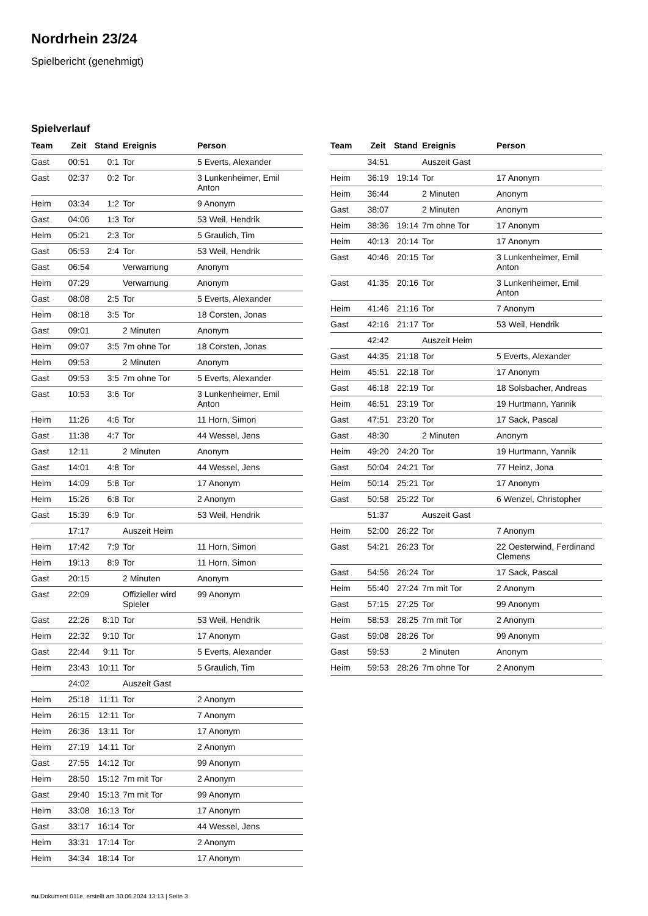Nordrhein 23/24
Spielbericht (genehmigt)
Spielverlauf
| Team | Zeit | Stand | Ereignis | Person |
| --- | --- | --- | --- | --- |
| Gast | 00:51 | 0:1 | Tor | 5 Everts, Alexander |
| Gast | 02:37 | 0:2 | Tor | 3 Lunkenheimer, Emil Anton |
| Heim | 03:34 | 1:2 | Tor | 9 Anonym |
| Gast | 04:06 | 1:3 | Tor | 53 Weil, Hendrik |
| Heim | 05:21 | 2:3 | Tor | 5 Graulich, Tim |
| Gast | 05:53 | 2:4 | Tor | 53 Weil, Hendrik |
| Gast | 06:54 | | Verwarnung | Anonym |
| Heim | 07:29 | | Verwarnung | Anonym |
| Gast | 08:08 | 2:5 | Tor | 5 Everts, Alexander |
| Heim | 08:18 | 3:5 | Tor | 18 Corsten, Jonas |
| Gast | 09:01 | | 2 Minuten | Anonym |
| Heim | 09:07 | 3:5 | 7m ohne Tor | 18 Corsten, Jonas |
| Heim | 09:53 | | 2 Minuten | Anonym |
| Gast | 09:53 | 3:5 | 7m ohne Tor | 5 Everts, Alexander |
| Gast | 10:53 | 3:6 | Tor | 3 Lunkenheimer, Emil Anton |
| Heim | 11:26 | 4:6 | Tor | 11 Horn, Simon |
| Gast | 11:38 | 4:7 | Tor | 44 Wessel, Jens |
| Gast | 12:11 | | 2 Minuten | Anonym |
| Gast | 14:01 | 4:8 | Tor | 44 Wessel, Jens |
| Heim | 14:09 | 5:8 | Tor | 17 Anonym |
| Heim | 15:26 | 6:8 | Tor | 2 Anonym |
| Gast | 15:39 | 6:9 | Tor | 53 Weil, Hendrik |
| | 17:17 | | Auszeit Heim | |
| Heim | 17:42 | 7:9 | Tor | 11 Horn, Simon |
| Heim | 19:13 | 8:9 | Tor | 11 Horn, Simon |
| Gast | 20:15 | | 2 Minuten | Anonym |
| Gast | 22:09 | | Offizieller wird Spieler | 99 Anonym |
| Gast | 22:26 | 8:10 | Tor | 53 Weil, Hendrik |
| Heim | 22:32 | 9:10 | Tor | 17 Anonym |
| Gast | 22:44 | 9:11 | Tor | 5 Everts, Alexander |
| Heim | 23:43 | 10:11 | Tor | 5 Graulich, Tim |
| | 24:02 | | Auszeit Gast | |
| Heim | 25:18 | 11:11 | Tor | 2 Anonym |
| Heim | 26:15 | 12:11 | Tor | 7 Anonym |
| Heim | 26:36 | 13:11 | Tor | 17 Anonym |
| Heim | 27:19 | 14:11 | Tor | 2 Anonym |
| Gast | 27:55 | 14:12 | Tor | 99 Anonym |
| Heim | 28:50 | 15:12 | 7m mit Tor | 2 Anonym |
| Gast | 29:40 | 15:13 | 7m mit Tor | 99 Anonym |
| Heim | 33:08 | 16:13 | Tor | 17 Anonym |
| Gast | 33:17 | 16:14 | Tor | 44 Wessel, Jens |
| Heim | 33:31 | 17:14 | Tor | 2 Anonym |
| Heim | 34:34 | 18:14 | Tor | 17 Anonym |
| Team | Zeit | Stand | Ereignis | Person |
| --- | --- | --- | --- | --- |
| | 34:51 | | Auszeit Gast | |
| Heim | 36:19 | 19:14 | Tor | 17 Anonym |
| Heim | 36:44 | | 2 Minuten | Anonym |
| Gast | 38:07 | | 2 Minuten | Anonym |
| Heim | 38:36 | 19:14 | 7m ohne Tor | 17 Anonym |
| Heim | 40:13 | 20:14 | Tor | 17 Anonym |
| Gast | 40:46 | 20:15 | Tor | 3 Lunkenheimer, Emil Anton |
| Gast | 41:35 | 20:16 | Tor | 3 Lunkenheimer, Emil Anton |
| Heim | 41:46 | 21:16 | Tor | 7 Anonym |
| Gast | 42:16 | 21:17 | Tor | 53 Weil, Hendrik |
| | 42:42 | | Auszeit Heim | |
| Gast | 44:35 | 21:18 | Tor | 5 Everts, Alexander |
| Heim | 45:51 | 22:18 | Tor | 17 Anonym |
| Gast | 46:18 | 22:19 | Tor | 18 Solsbacher, Andreas |
| Heim | 46:51 | 23:19 | Tor | 19 Hurtmann, Yannik |
| Gast | 47:51 | 23:20 | Tor | 17 Sack, Pascal |
| Gast | 48:30 | | 2 Minuten | Anonym |
| Heim | 49:20 | 24:20 | Tor | 19 Hurtmann, Yannik |
| Gast | 50:04 | 24:21 | Tor | 77 Heinz, Jona |
| Heim | 50:14 | 25:21 | Tor | 17 Anonym |
| Gast | 50:58 | 25:22 | Tor | 6 Wenzel, Christopher |
| | 51:37 | | Auszeit Gast | |
| Heim | 52:00 | 26:22 | Tor | 7 Anonym |
| Gast | 54:21 | 26:23 | Tor | 22 Oesterwind, Ferdinand Clemens |
| Gast | 54:56 | 26:24 | Tor | 17 Sack, Pascal |
| Heim | 55:40 | 27:24 | 7m mit Tor | 2 Anonym |
| Gast | 57:15 | 27:25 | Tor | 99 Anonym |
| Heim | 58:53 | 28:25 | 7m mit Tor | 2 Anonym |
| Gast | 59:08 | 28:26 | Tor | 99 Anonym |
| Gast | 59:53 | | 2 Minuten | Anonym |
| Heim | 59:53 | 28:26 | 7m ohne Tor | 2 Anonym |
nu.Dokument 011e, erstellt am 30.06.2024 13:13 | Seite 3